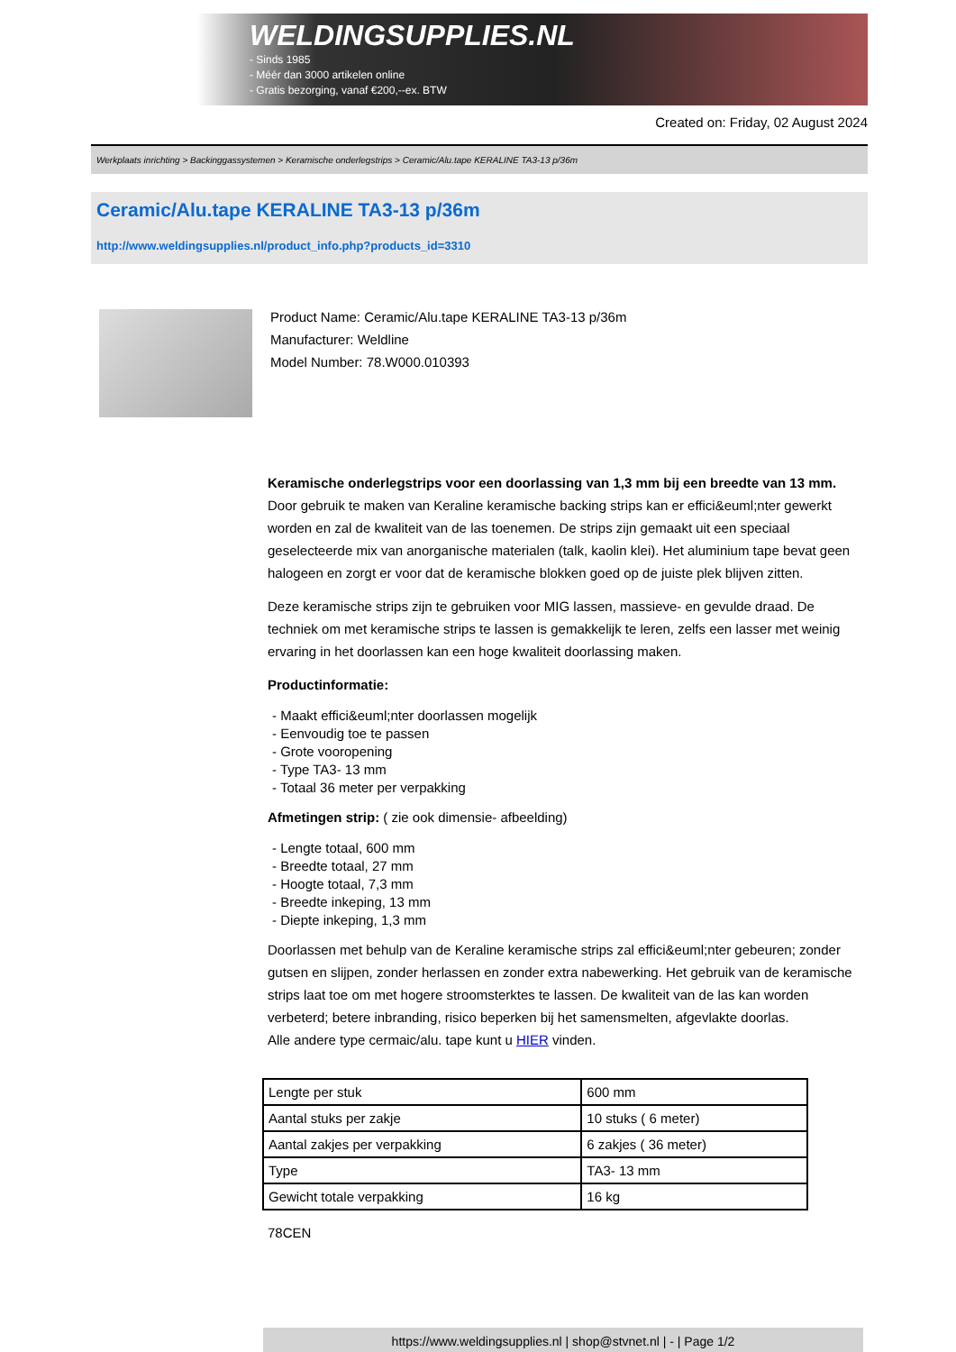WELDINGSUPPLIES.NL
- Sinds 1985
- Méér dan 3000 artikelen online
- Gratis bezorging, vanaf €200,--ex. BTW
Created on: Friday, 02 August 2024
Werkplaats inrichting > Backinggassystemen > Keramische onderlegstrips > Ceramic/Alu.tape KERALINE TA3-13 p/36m
Ceramic/Alu.tape KERALINE TA3-13 p/36m
http://www.weldingsupplies.nl/product_info.php?products_id=3310
Product Name: Ceramic/Alu.tape KERALINE TA3-13 p/36m
Manufacturer: Weldline
Model Number: 78.W000.010393
Keramische onderlegstrips voor een doorlassing van 1,3 mm bij een breedte van 13 mm. Door gebruik te maken van Keraline keramische backing strips kan er effici&euml;nter gewerkt worden en zal de kwaliteit van de las toenemen. De strips zijn gemaakt uit een speciaal geselecteerde mix van anorganische materialen (talk, kaolin klei). Het aluminium tape bevat geen halogeen en zorgt er voor dat de keramische blokken goed op de juiste plek blijven zitten.
Deze keramische strips zijn te gebruiken voor MIG lassen, massieve- en gevulde draad. De techniek om met keramische strips te lassen is gemakkelijk te leren, zelfs een lasser met weinig ervaring in het doorlassen kan een hoge kwaliteit doorlassing maken.
Productinformatie:
- Maakt effici&euml;nter doorlassen mogelijk
- Eenvoudig toe te passen
- Grote vooropening
- Type TA3- 13 mm
- Totaal 36 meter per verpakking
Afmetingen strip: ( zie ook dimensie- afbeelding)
- Lengte totaal, 600 mm
- Breedte totaal, 27 mm
- Hoogte totaal, 7,3 mm
- Breedte inkeping, 13 mm
- Diepte inkeping, 1,3 mm
Doorlassen met behulp van de Keraline keramische strips zal effici&euml;nter gebeuren; zonder gutsen en slijpen, zonder herlassen en zonder extra nabewerking. Het gebruik van de keramische strips laat toe om met hogere stroomsterktes te lassen. De kwaliteit van de las kan worden verbeterd; betere inbranding, risico beperken bij het samensmelten, afgevlakte doorlas.
Alle andere type cermaic/alu. tape kunt u HIER vinden.
| Lengte per stuk | 600 mm |
| Aantal stuks per zakje | 10 stuks ( 6 meter) |
| Aantal zakjes per verpakking | 6 zakjes ( 36 meter) |
| Type | TA3- 13 mm |
| Gewicht totale verpakking | 16 kg |
78CEN
https://www.weldingsupplies.nl | shop@stvnet.nl | - | Page 1/2